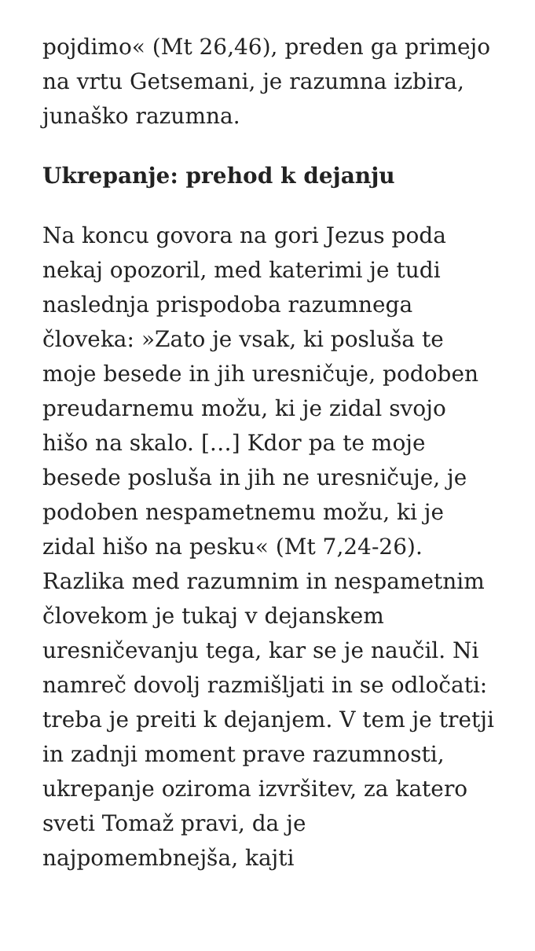pojdimo« (Mt 26,46), preden ga primejo na vrtu Getsemani, je razumna izbira, junaško razumna.
Ukrepanje: prehod k dejanju
Na koncu govora na gori Jezus poda nekaj opozoril, med katerimi je tudi naslednja prispodoba razumnega človeka: »Zato je vsak, ki posluša te moje besede in jih uresničuje, podoben preudarnemu možu, ki je zidal svojo hišo na skalo. […] Kdor pa te moje besede posluša in jih ne uresničuje, je podoben nespametnemu možu, ki je zidal hišo na pesku« (Mt 7,24-26). Razlika med razumnim in nespametnim človekom je tukaj v dejanskem uresničevanju tega, kar se je naučil. Ni namreč dovolj razmišljati in se odločati: treba je preiti k dejanjem. V tem je tretji in zadnji moment prave razumnosti, ukrepanje oziroma izvršitev, za katero sveti Tomaž pravi, da je najpomembnejša, kajti